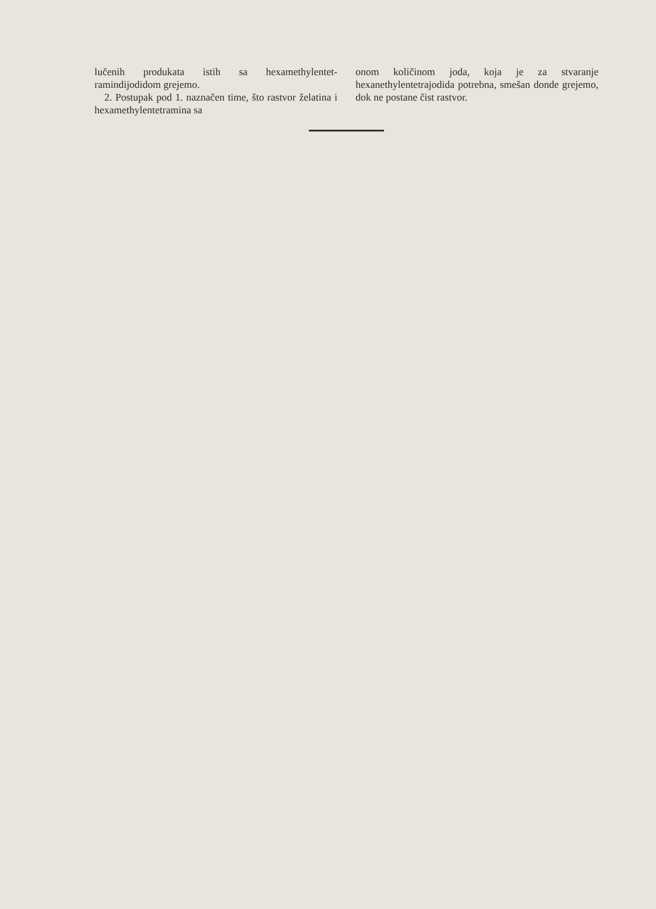lučenih produkata istih sa hexamethylentet-ramindijodidom grejemo.
2. Postupak pod 1. naznačen time, što rastvor želatina i hexamethylentetramina sa
onom količinom joda, koja je za stvaranje hexanethylentetrajodida potrebna, smešan donde grejemo, dok ne postane čist rastvor.